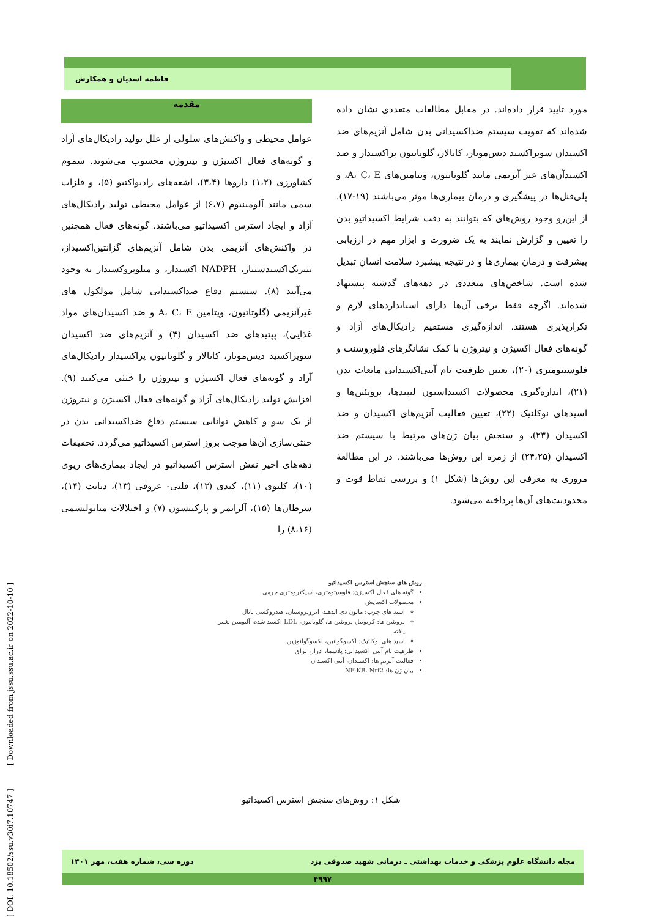فاطمه اسدیان و همکارش
مقدمه
عوامل محیطی و واکنش‌های سلولی از علل تولید رادیکال‌های آزاد و گونه‌های فعال اکسیژن و نیتروژن محسوب می‌شوند. سموم کشاورزی (۱،۲) داروها (۳،۴)، اشعه‌های رادیواکتیو (۵)، و فلزات سمی مانند آلومینیوم (۶،۷) از عوامل محیطی تولید رادیکال‌های آزاد و ایجاد استرس اکسیداتیو می‌باشند. گونه‌های فعال همچنین در واکنش‌های آنزیمی بدن شامل آنزیم‌های گزانتین‌اکسیداز، نیتریک‌اکسیدسنتاز، NADPH اکسیداز، و میلوپروکسیداز به وجود می‌آیند (۸). سیستم دفاع ضداکسیدانی شامل مولکول های غیرآنزیمی (گلوتاتیون، ویتامین A، C، E و ضد اکسیدان‌های مواد غذایی)، پپتیدهای ضد اکسیدان (۴) و آنزیم‌های ضد اکسیدان سوپراکسید دیس‌موتاز، کاتالاز و گلوتاتیون پراکسیداز رادیکال‌های آزاد و گونه‌های فعال اکسیژن و نیتروژن را خنثی می‌کنند (۹). افزایش تولید رادیکال‌های آزاد و گونه‌های فعال اکسیژن و نیتروژن از یک سو و کاهش توانایی سیستم دفاع ضداکسیدانی بدن در خنثی‌سازی آن‌ها موجب بروز استرس اکسیداتیو می‌گردد. تحقیقات دهه‌های اخیر نقش استرس اکسیداتیو در ایجاد بیماری‌های ریوی (۱۰)، کلیوی (۱۱)، کبدی (۱۲)، قلبی- عروقی (۱۳)، دیابت (۱۴)، سرطان‌ها (۱۵)، آلزایمر و پارکینسون (۷) و اختلالات متابولیسمی (۸،۱۶) را
مورد تایید قرار داده‌اند. در مقابل مطالعات متعددی نشان داده شده‌اند که تقویت سیستم ضداکسیدانی بدن شامل آنزیم‌های ضد اکسیدان سوپراکسید دیس‌موتاز، کاتالاز، گلوتاتیون پراکسیداز و ضد اکسیدآن‌های غیر آنزیمی مانند گلوتاتیون، ویتامین‌های A، C، E، و پلی‌فنل‌ها در پیشگیری و درمان بیماری‌ها موثر می‌باشند (۱۹-۱۷). از این‌رو وجود روش‌های که بتوانند به دقت شرایط اکسیداتیو بدن را تعیین و گزارش نمایند به یک ضرورت و ابزار مهم در ارزیابی پیشرفت و درمان بیماری‌ها و در نتیجه پیشبرد سلامت انسان تبدیل شده است. شاخص‌های متعددی در دهه‌های گذشته پیشنهاد شده‌اند. اگرچه فقط برخی آن‌ها دارای استانداردهای لازم و تکرارپذیری هستند. اندازه‌گیری مستقیم رادیکال‌های آزاد و گونه‌های فعال اکسیژن و نیتروژن با کمک نشانگرهای فلوروسنت و فلوسیتومتری (۲۰)، تعیین ظرفیت تام آنتی‌اکسیدانی مایعات بدن (۲۱)، اندازه‌گیری محصولات اکسیداسیون لیپیدها، پروتئین‌ها و اسیدهای نوکلئیک (۲۲)، تعیین فعالیت آنزیم‌های اکسیدان و ضد اکسیدان (۲۳)، و سنجش بیان ژن‌های مرتبط با سیستم ضد اکسیدان (۲۴،۲۵) از زمره این روش‌ها می‌باشند. در این مطالعهٔ مروری به معرفی این روش‌ها (شکل ۱) و بررسی نقاط قوت و محدودیت‌های آن‌ها پرداخته می‌شود.
روش های سنجش استرس اکسیداتیو
گونه های فعال اکسیژن: فلوسیتومتری، اسپکترومتری جرمی
محصولات اکسایش
اسید های چرب: مالون دی الدهید، ایزوپروستان، هیدروکسی نانال
پروتئین ها: کربونیل پروتئین ها، گلوتاتیون، LDL اکسید شده، آلبومین تغییر یافته
اسید های نوکلئیک: اکسوگوانین، اکسوگوانوزین
ظرفیت تام آنتی اکسیدانی: پلاسما، ادرار، بزاق
فعالیت آنزیم ها: اکسیدان، آنتی اکسیدان
بیان ژن ها: NF-KB، Nrf2
شکل ۱: روش‌های سنجش استرس اکسیداتیو
[ DOI: 10.18502/ssu.v30i7.10747 ] [ Downloaded from jssu.ssu.ac.ir on 2022-10-10 ]
مجله دانشگاه علوم پزشکی و خدمات بهداشتی ـ درمانی شهید صدوقی یزد دوره سی، شماره هفت، مهر ۱۴۰۱
۴۹۹۷